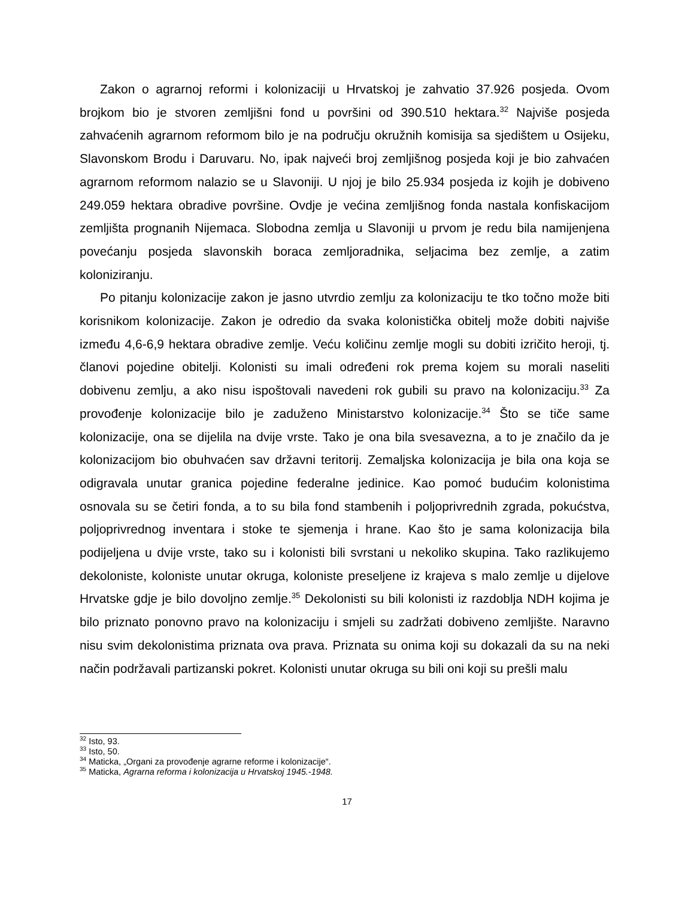Zakon o agrarnoj reformi i kolonizaciji u Hrvatskoj je zahvatio 37.926 posjeda. Ovom brojkom bio je stvoren zemljišni fond u površini od 390.510 hektara.<sup>32</sup> Najviše posjeda zahvaćenih agrarnom reformom bilo je na području okružnih komisija sa sjedištem u Osijeku, Slavonskom Brodu i Daruvaru. No, ipak najveći broj zemljišnog posjeda koji je bio zahvaćen agrarnom reformom nalazio se u Slavoniji. U njoj je bilo 25.934 posjeda iz kojih je dobiveno 249.059 hektara obradive površine. Ovdje je većina zemljišnog fonda nastala konfiskacijom zemljišta prognanih Nijemaca. Slobodna zemlja u Slavoniji u prvom je redu bila namijenjena povećanju posjeda slavonskih boraca zemljoradnika, seljacima bez zemlje, a zatim koloniziranju.
Po pitanju kolonizacije zakon je jasno utvrdio zemlju za kolonizaciju te tko točno može biti korisnikom kolonizacije. Zakon je odredio da svaka kolonistička obitelj može dobiti najviše između 4,6-6,9 hektara obradive zemlje. Veću količinu zemlje mogli su dobiti izričito heroji, tj. članovi pojedine obitelji. Kolonisti su imali određeni rok prema kojem su morali naseliti dobivenu zemlju, a ako nisu ispoštovali navedeni rok gubili su pravo na kolonizaciju.<sup>33</sup> Za provođenje kolonizacije bilo je zaduženo Ministarstvo kolonizacije.<sup>34</sup> Što se tiče same kolonizacije, ona se dijelila na dvije vrste. Tako je ona bila svesavezna, a to je značilo da je kolonizacijom bio obuhvaćen sav državni teritorij. Zemaljska kolonizacija je bila ona koja se odigravala unutar granica pojedine federalne jedinice. Kao pomoć budućim kolonistima osnovala su se četiri fonda, a to su bila fond stambenih i poljoprivrednih zgrada, pokućstva, poljoprivrednog inventara i stoke te sjemenja i hrane. Kao što je sama kolonizacija bila podijeljena u dvije vrste, tako su i kolonisti bili svrstani u nekoliko skupina. Tako razlikujemo dekoloniste, koloniste unutar okruga, koloniste preseljene iz krajeva s malo zemlje u dijelove Hrvatske gdje je bilo dovoljno zemlje.<sup>35</sup> Dekolonisti su bili kolonisti iz razdoblja NDH kojima je bilo priznato ponovno pravo na kolonizaciju i smjeli su zadržati dobiveno zemljište. Naravno nisu svim dekolonistima priznata ova prava. Priznata su onima koji su dokazali da su na neki način podržavali partizanski pokret. Kolonisti unutar okruga su bili oni koji su prešli malu
<sup>32</sup> Isto, 93.
<sup>33</sup> Isto, 50.
<sup>34</sup> Maticka, „Organi za provođenje agrarne reforme i kolonizacije“.
<sup>35</sup> Maticka, Agrarna reforma i kolonizacija u Hrvatskoj 1945.-1948.
17